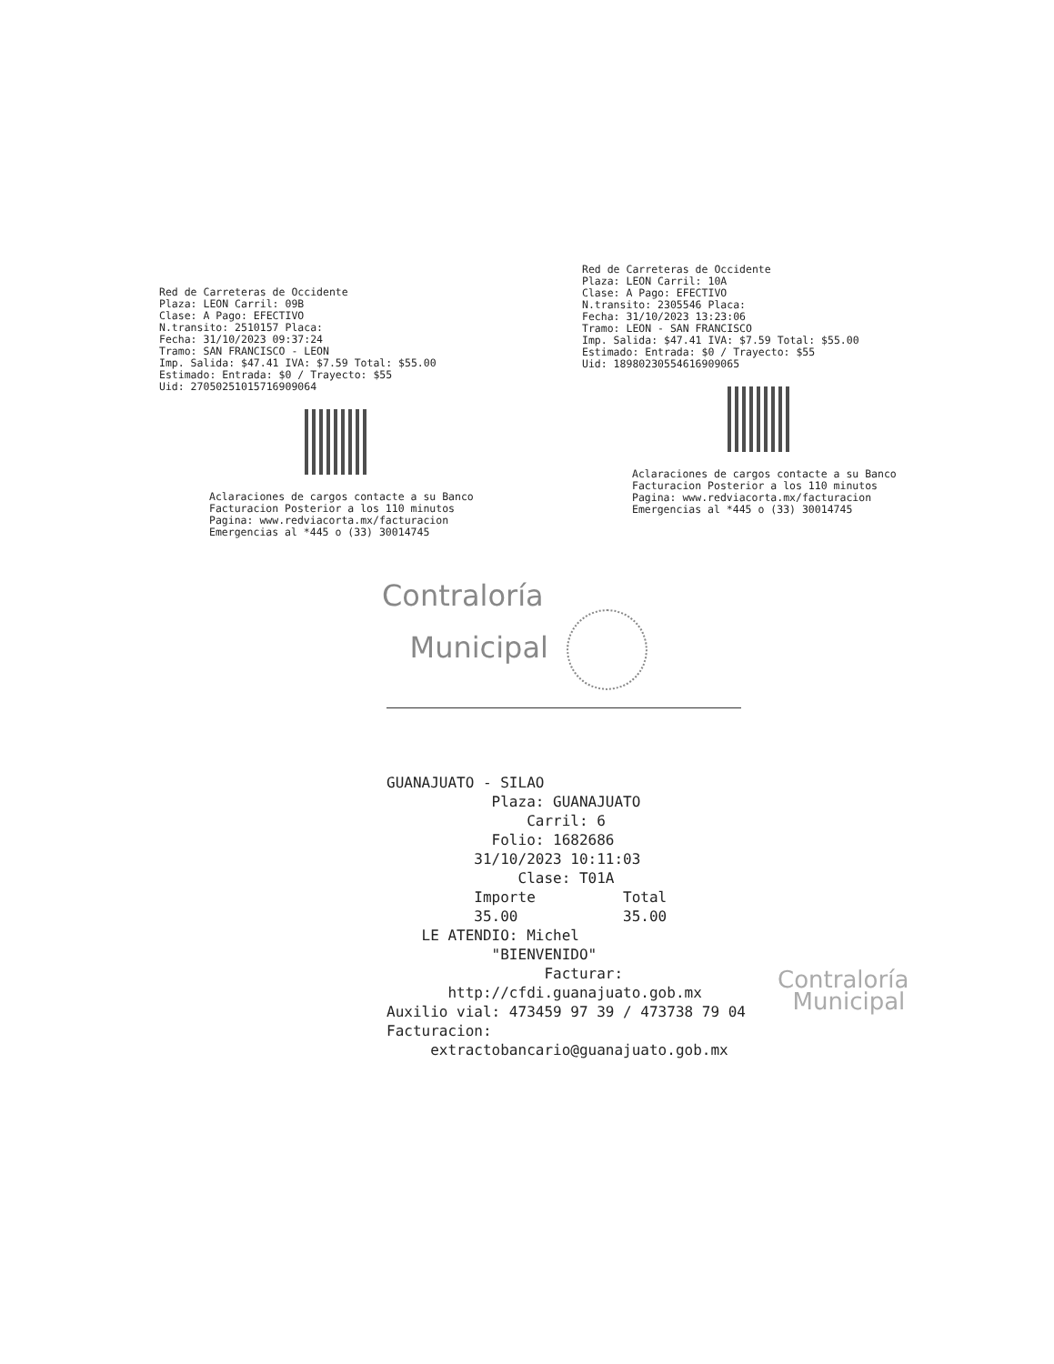Red de Carreteras de Occidente
Plaza: LEON Carril: 09B
Clase: A Pago: EFECTIVO
N.transito: 2510157 Placa:
Fecha: 31/10/2023 09:37:24
Tramo: SAN FRANCISCO - LEON
Imp. Salida: $47.41 IVA: $7.59 Total: $55.00
Estimado: Entrada: $0 / Trayecto: $55
Uid: 27050251015716909064
Aclaraciones de cargos contacte a su Banco
Facturacion Posterior a los 110 minutos
Pagina: www.redviacorta.mx/facturacion
Emergencias al *445 o (33) 30014745
Red de Carreteras de Occidente
Plaza: LEON Carril: 10A
Clase: A Pago: EFECTIVO
N.transito: 2305546 Placa:
Fecha: 31/10/2023 13:23:06
Tramo: LEON - SAN FRANCISCO
Imp. Salida: $47.41 IVA: $7.59 Total: $55.00
Estimado: Entrada: $0 / Trayecto: $55
Uid: 18980230554616909065
Aclaraciones de cargos contacte a su Banco
Facturacion Posterior a los 110 minutos
Pagina: www.redviacorta.mx/facturacion
Emergencias al *445 o (33) 30014745
Contraloría
Municipal
GUANAJUATO - SILAO Plaza: GUANAJUATO Carril: 6 Folio: 1682686 31/10/2023 10:11:03 Clase: T01A Importe Total 35.00 35.00 LE ATENDIO: Michel "BIENVENIDO" Facturar: http://cfdi.guanajuato.gob.mx Auxilio vial: 473459 97 39 / 473738 79 04 Facturacion: extractobancario@guanajuato.gob.mx
Contraloría
Municipal